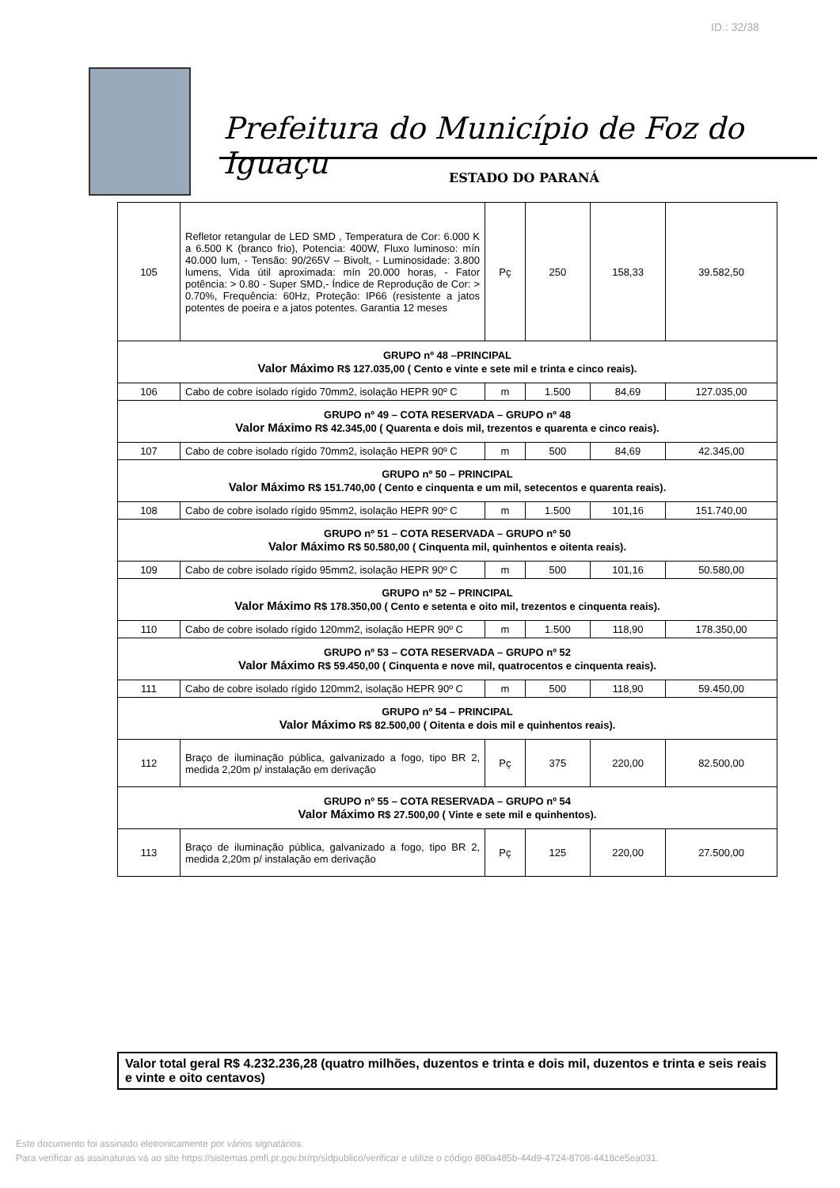ID.: 32/38
Prefeitura do Município de Foz do Iguaçu
ESTADO DO PARANÁ
| 105 | Refletor retangular de LED SMD , Temperatura de Cor: 6.000 K a 6.500 K (branco frio), Potencia: 400W, Fluxo luminoso: mín 40.000 lum, - Tensão: 90/265V – Bivolt, - Luminosidade: 3.800 lumens, Vida útil aproximada: mín 20.000 horas, - Fator potência: > 0.80 - Super SMD,- Índice de Reprodução de Cor: > 0.70%, Frequência: 60Hz, Proteção: IP66 (resistente a jatos potentes de poeira e a jatos potentes. Garantia 12 meses | Pç | 250 | 158,33 | 39.582,50 |
| GRUPO nº 48 –PRINCIPAL Valor Máximo R$ 127.035,00 ( Cento e vinte e sete mil e trinta e cinco reais). | | | | | |
| 106 | Cabo de cobre isolado rígido 70mm2, isolação HEPR 90º C | m | 1.500 | 84,69 | 127.035,00 |
| GRUPO nº 49 – COTA RESERVADA – GRUPO nº 48 Valor Máximo R$ 42.345,00 ( Quarenta e dois mil, trezentos e quarenta e cinco reais). | | | | | |
| 107 | Cabo de cobre isolado rígido 70mm2, isolação HEPR 90º C | m | 500 | 84,69 | 42.345,00 |
| GRUPO nº 50 – PRINCIPAL Valor Máximo R$ 151.740,00 ( Cento e cinquenta e um mil, setecentos e quarenta reais). | | | | | |
| 108 | Cabo de cobre isolado rígido 95mm2, isolação HEPR 90º C | m | 1.500 | 101,16 | 151.740,00 |
| GRUPO nº 51 – COTA RESERVADA – GRUPO nº 50 Valor Máximo R$ 50.580,00 ( Cinquenta mil, quinhentos e oitenta reais). | | | | | |
| 109 | Cabo de cobre isolado rígido 95mm2, isolação HEPR 90º C | m | 500 | 101,16 | 50.580,00 |
| GRUPO nº 52 – PRINCIPAL Valor Máximo R$ 178.350,00 ( Cento e setenta e oito mil, trezentos e cinquenta reais). | | | | | |
| 110 | Cabo de cobre isolado rígido 120mm2, isolação HEPR 90º C | m | 1.500 | 118,90 | 178.350,00 |
| GRUPO nº 53 – COTA RESERVADA – GRUPO nº 52 Valor Máximo R$ 59.450,00 ( Cinquenta e nove mil, quatrocentos e cinquenta reais). | | | | | |
| 111 | Cabo de cobre isolado rígido 120mm2, isolação HEPR 90º C | m | 500 | 118,90 | 59.450,00 |
| GRUPO nº 54 – PRINCIPAL Valor Máximo R$ 82.500,00 ( Oitenta e dois mil e quinhentos reais). | | | | | |
| 112 | Braço de iluminação pública, galvanizado a fogo, tipo BR 2, medida 2,20m p/ instalação em derivação | Pç | 375 | 220,00 | 82.500,00 |
| GRUPO nº 55 – COTA RESERVADA – GRUPO nº 54 Valor Máximo R$ 27.500,00 ( Vinte e sete mil e quinhentos). | | | | | |
| 113 | Braço de iluminação pública, galvanizado a fogo, tipo BR 2, medida 2,20m p/ instalação em derivação | Pç | 125 | 220,00 | 27.500,00 |
Valor total geral R$ 4.232.236,28 (quatro milhões, duzentos e trinta e dois mil, duzentos e trinta e seis reais e vinte e oito centavos)
Este documento foi assinado eletronicamente por vários signatários.
Para verificar as assinaturas vá ao site https://sistemas.pmfi.pr.gov.br/rp/sidpublico/verificar e utilize o código 880a485b-44d9-4724-8708-4418ce5ea031.